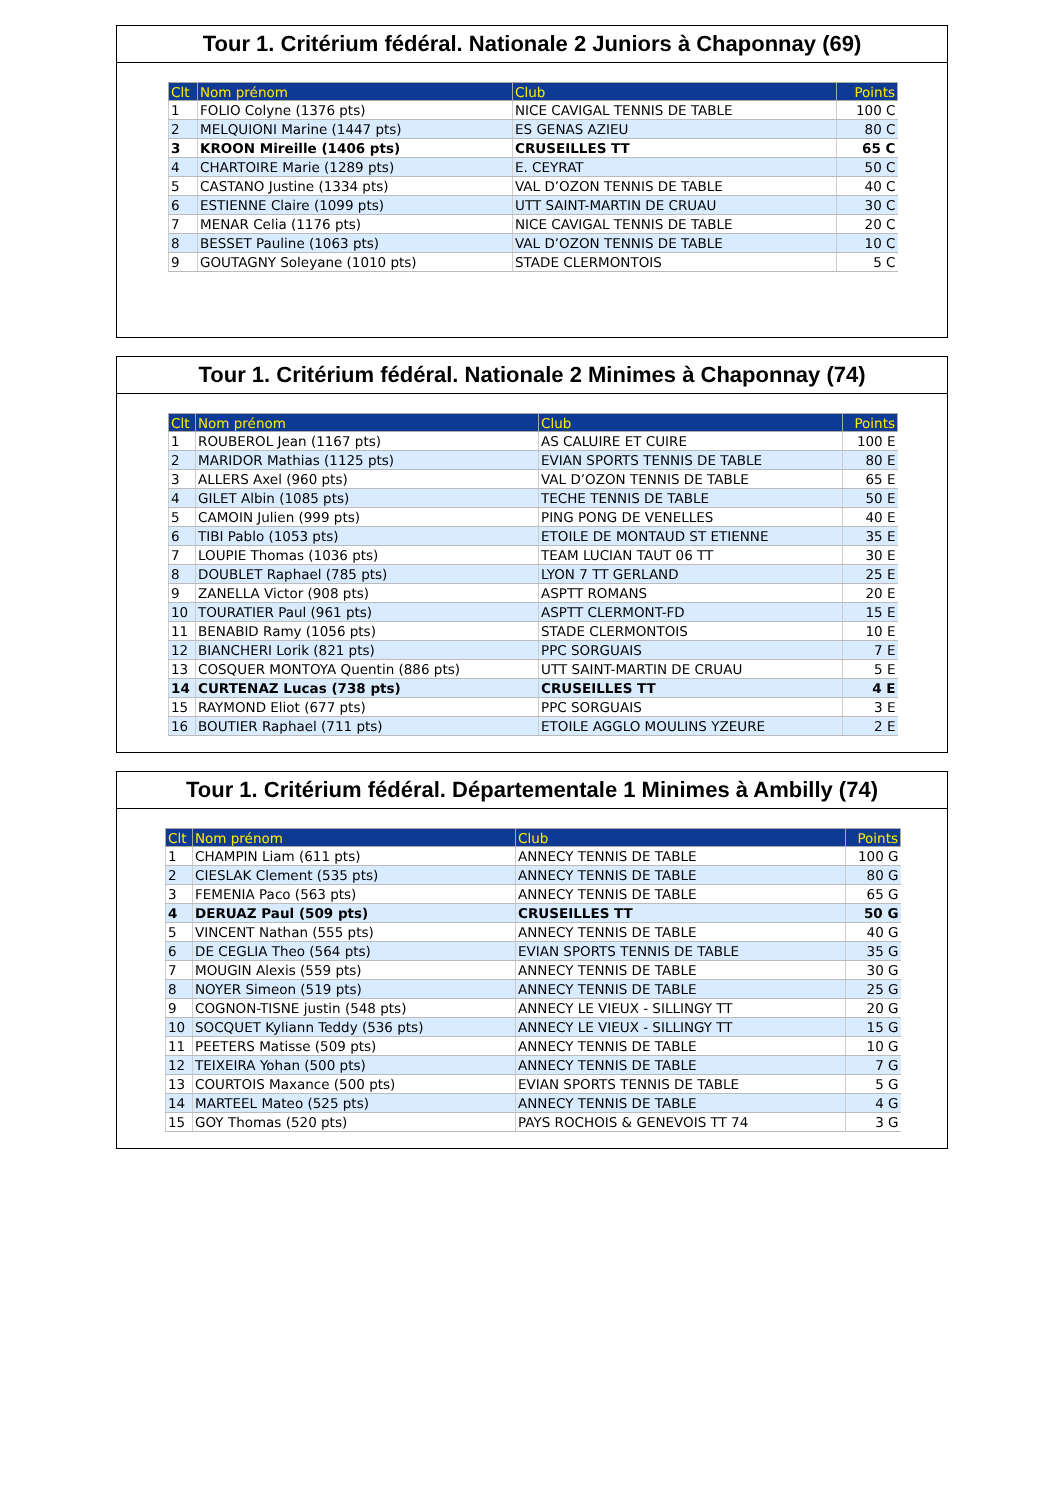Tour 1. Critérium fédéral. Nationale 2 Juniors à Chaponnay (69)
| Clt | Nom prénom | Club | Points |
| --- | --- | --- | --- |
| 1 | FOLIO Colyne (1376 pts) | NICE CAVIGAL TENNIS DE TABLE | 100 C |
| 2 | MELQUIONI Marine (1447 pts) | ES GENAS AZIEU | 80 C |
| 3 | KROON Mireille (1406 pts) | CRUSEILLES TT | 65 C |
| 4 | CHARTOIRE Marie (1289 pts) | E. CEYRAT | 50 C |
| 5 | CASTANO Justine (1334 pts) | VAL D’OZON TENNIS DE TABLE | 40 C |
| 6 | ESTIENNE Claire (1099 pts) | UTT SAINT-MARTIN DE CRUAU | 30 C |
| 7 | MENAR Celia (1176 pts) | NICE CAVIGAL TENNIS DE TABLE | 20 C |
| 8 | BESSET Pauline (1063 pts) | VAL D’OZON TENNIS DE TABLE | 10 C |
| 9 | GOUTAGNY Soleyane (1010 pts) | STADE CLERMONTOIS | 5 C |
Tour 1. Critérium fédéral. Nationale 2 Minimes à Chaponnay (74)
| Clt | Nom prénom | Club | Points |
| --- | --- | --- | --- |
| 1 | ROUBEROL Jean (1167 pts) | AS CALUIRE ET CUIRE | 100 E |
| 2 | MARIDOR Mathias (1125 pts) | EVIAN SPORTS TENNIS DE TABLE | 80 E |
| 3 | ALLERS Axel (960 pts) | VAL D’OZON TENNIS DE TABLE | 65 E |
| 4 | GILET Albin (1085 pts) | TECHE TENNIS DE TABLE | 50 E |
| 5 | CAMOIN Julien (999 pts) | PING PONG DE VENELLES | 40 E |
| 6 | TIBI Pablo (1053 pts) | ETOILE DE MONTAUD ST ETIENNE | 35 E |
| 7 | LOUPIE Thomas (1036 pts) | TEAM LUCIAN TAUT 06 TT | 30 E |
| 8 | DOUBLET Raphael (785 pts) | LYON 7 TT GERLAND | 25 E |
| 9 | ZANELLA Victor (908 pts) | ASPTT ROMANS | 20 E |
| 10 | TOURATIER Paul (961 pts) | ASPTT CLERMONT-FD | 15 E |
| 11 | BENABID Ramy (1056 pts) | STADE CLERMONTOIS | 10 E |
| 12 | BIANCHERI Lorik (821 pts) | PPC SORGUAIS | 7 E |
| 13 | COSQUER MONTOYA Quentin (886 pts) | UTT SAINT-MARTIN DE CRUAU | 5 E |
| 14 | CURTENAZ Lucas (738 pts) | CRUSEILLES TT | 4 E |
| 15 | RAYMOND Eliot (677 pts) | PPC SORGUAIS | 3 E |
| 16 | BOUTIER Raphael (711 pts) | ETOILE AGGLO MOULINS YZEURE | 2 E |
Tour 1. Critérium fédéral. Départementale 1 Minimes à Ambilly (74)
| Clt | Nom prénom | Club | Points |
| --- | --- | --- | --- |
| 1 | CHAMPIN Liam (611 pts) | ANNECY TENNIS DE TABLE | 100 G |
| 2 | CIESLAK Clement (535 pts) | ANNECY TENNIS DE TABLE | 80 G |
| 3 | FEMENIA Paco (563 pts) | ANNECY TENNIS DE TABLE | 65 G |
| 4 | DERUAZ Paul (509 pts) | CRUSEILLES TT | 50 G |
| 5 | VINCENT Nathan (555 pts) | ANNECY TENNIS DE TABLE | 40 G |
| 6 | DE CEGLIA Theo (564 pts) | EVIAN SPORTS TENNIS DE TABLE | 35 G |
| 7 | MOUGIN Alexis (559 pts) | ANNECY TENNIS DE TABLE | 30 G |
| 8 | NOYER Simeon (519 pts) | ANNECY TENNIS DE TABLE | 25 G |
| 9 | COGNON-TISNE justin (548 pts) | ANNECY LE VIEUX - SILLINGY TT | 20 G |
| 10 | SOCQUET Kyliann Teddy (536 pts) | ANNECY LE VIEUX - SILLINGY TT | 15 G |
| 11 | PEETERS Matisse (509 pts) | ANNECY TENNIS DE TABLE | 10 G |
| 12 | TEIXEIRA Yohan (500 pts) | ANNECY TENNIS DE TABLE | 7 G |
| 13 | COURTOIS Maxance (500 pts) | EVIAN SPORTS TENNIS DE TABLE | 5 G |
| 14 | MARTEEL Mateo (525 pts) | ANNECY TENNIS DE TABLE | 4 G |
| 15 | GOY Thomas (520 pts) | PAYS ROCHOIS & GENEVOIS TT 74 | 3 G |